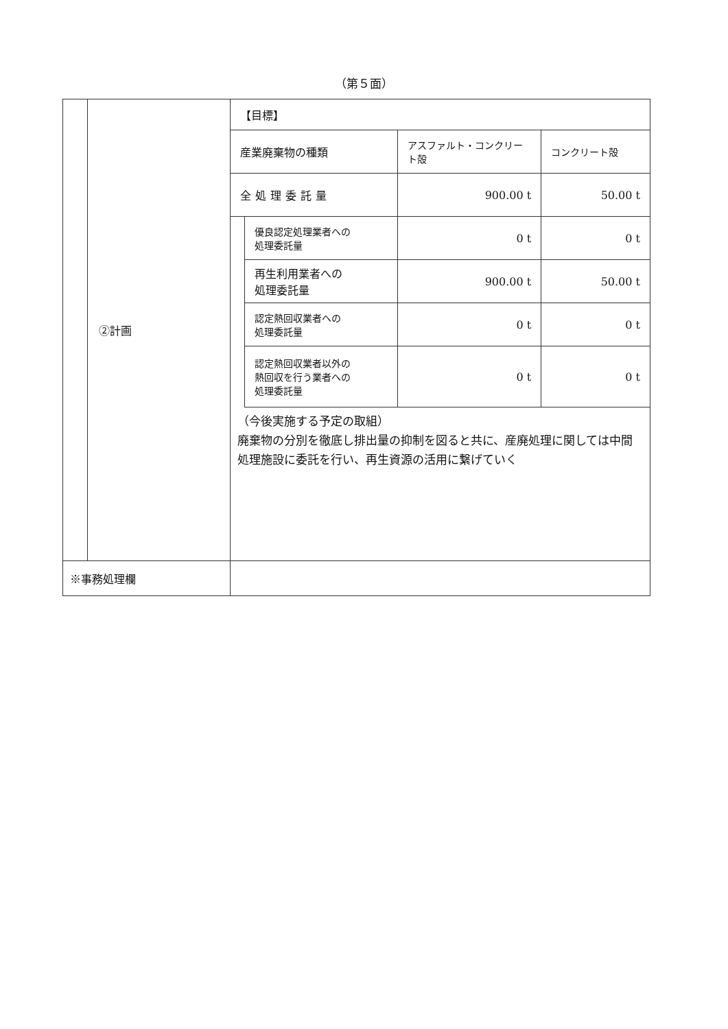（第５面）
| | ②計画 | / 【目標】 / / / / / 産業廃棄物の種類 / / アスファルト・コンクリート殻 / コンクリート殻 / / 全処理委託量 / / 900.00 t / 50.00 t / / / 優良認定処理業者への 処理委託量 / 0 t / 0 t / / / 再生利用業者への 処理委託量 / 900.00 t / 50.00 t / / / 認定熱回収業者への 処理委託量 / 0 t / 0 t / / / 認定熱回収業者以外の 熱回収を行う業者への 処理委託量 / 0 t / 0 t / （今後実施する予定の取組） 廃棄物の分別を徹底し排出量の抑制を図ると共に、産廃処理に関しては中間処理施設に委託を行い、再生資源の活用に繋げていく |
| ※事務処理欄 | | |